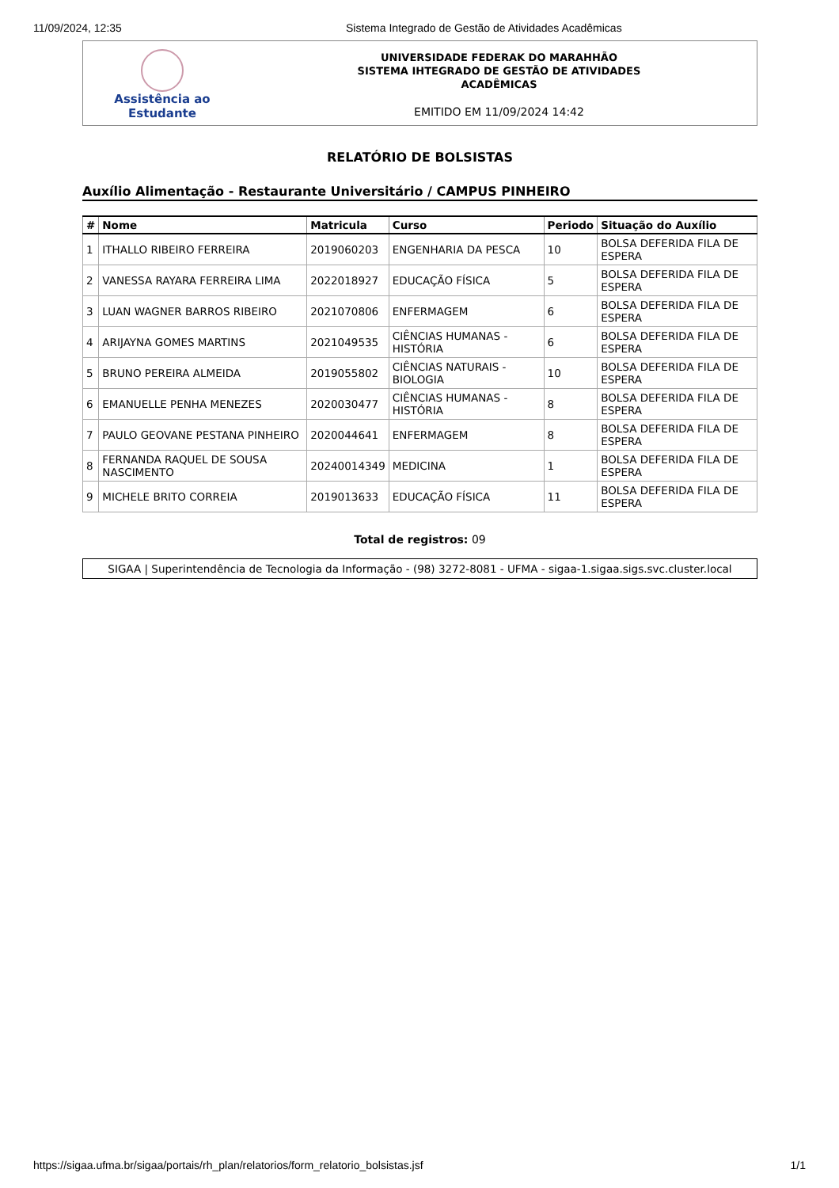11/09/2024, 12:35 Sistema Integrado de Gestão de Atividades Acadêmicas
Assistência ao
Estudante
UNIVERSIDADE FEDERAK DO MARAHHÃO
SISTEMA IHTEGRADO DE GESTÃO DE ATIVIDADES
ACADÊMICAS
EMITIDO EM 11/09/2024 14:42
RELATÓRIO DE BOLSISTAS
Auxílio Alimentação - Restaurante Universitário / CAMPUS PINHEIRO
| # | Nome | Matricula | Curso | Periodo | Situação do Auxílio |
| --- | --- | --- | --- | --- | --- |
| 1 | ITHALLO RIBEIRO FERREIRA | 2019060203 | ENGENHARIA DA PESCA | 10 | BOLSA DEFERIDA FILA DE ESPERA |
| 2 | VANESSA RAYARA FERREIRA LIMA | 2022018927 | EDUCAÇÃO FÍSICA | 5 | BOLSA DEFERIDA FILA DE ESPERA |
| 3 | LUAN WAGNER BARROS RIBEIRO | 2021070806 | ENFERMAGEM | 6 | BOLSA DEFERIDA FILA DE ESPERA |
| 4 | ARIJAYNA GOMES MARTINS | 2021049535 | CIÊNCIAS HUMANAS - HISTÓRIA | 6 | BOLSA DEFERIDA FILA DE ESPERA |
| 5 | BRUNO PEREIRA ALMEIDA | 2019055802 | CIÊNCIAS NATURAIS - BIOLOGIA | 10 | BOLSA DEFERIDA FILA DE ESPERA |
| 6 | EMANUELLE PENHA MENEZES | 2020030477 | CIÊNCIAS HUMANAS - HISTÓRIA | 8 | BOLSA DEFERIDA FILA DE ESPERA |
| 7 | PAULO GEOVANE PESTANA PINHEIRO | 2020044641 | ENFERMAGEM | 8 | BOLSA DEFERIDA FILA DE ESPERA |
| 8 | FERNANDA RAQUEL DE SOUSA NASCIMENTO | 20240014349 | MEDICINA | 1 | BOLSA DEFERIDA FILA DE ESPERA |
| 9 | MICHELE BRITO CORREIA | 2019013633 | EDUCAÇÃO FÍSICA | 11 | BOLSA DEFERIDA FILA DE ESPERA |
Total de registros: 09
SIGAA | Superintendência de Tecnologia da Informação - (98) 3272-8081 - UFMA - sigaa-1.sigaa.sigs.svc.cluster.local
https://sigaa.ufma.br/sigaa/portais/rh_plan/relatorios/form_relatorio_bolsistas.jsf 1/1